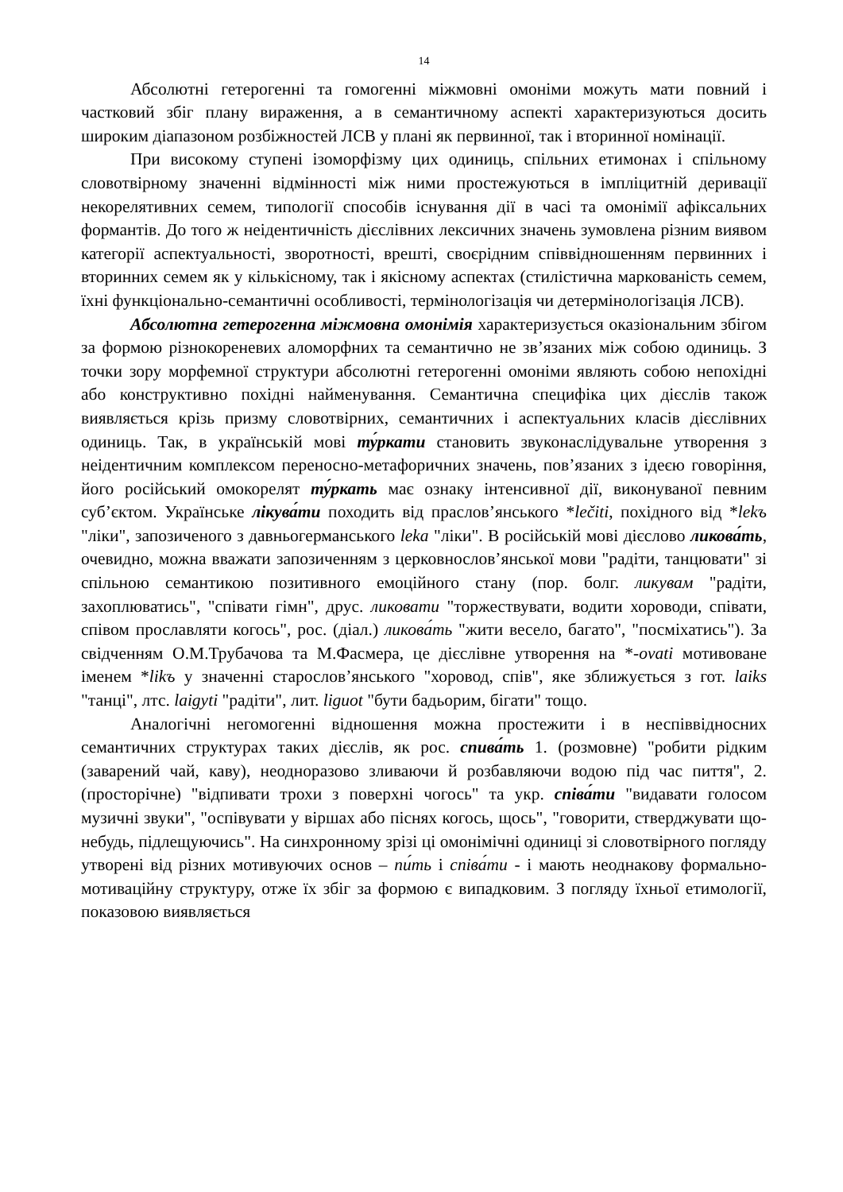14
Абсолютні гетерогенні та гомогенні міжмовні омоніми можуть мати повний і частковий збіг плану вираження, а в семантичному аспекті характеризуються досить широким діапазоном розбіжностей ЛСВ у плані як первинної, так і вторинної номінації.
При високому ступені ізоморфізму цих одиниць, спільних етимонах і спільному словотвірному значенні відмінності між ними простежуються в імпліцитній деривації некорелятивних семем, типології способів існування дії в часі та омонімії афіксальних формантів. До того ж неідентичність дієслівних лексичних значень зумовлена різним виявом категорії аспектуальності, зворотності, врешті, своєрідним співвідношенням первинних і вторинних семем як у кількісному, так і якісному аспектах (стилістична маркованість семем, їхні функціонально-семантичні особливості, термінологізація чи детермінологізація ЛСВ).
Абсолютна гетерогенна міжмовна омонімія характеризується оказіональним збігом за формою різнокореневих аломорфних та семантично не зв’язаних між собою одиниць. З точки зору морфемної структури абсолютні гетерогенні омоніми являють собою непохідні або конструктивно похідні найменування. Семантична специфіка цих дієслів також виявляється крізь призму словотвірних, семантичних і аспектуальних класів дієслівних одиниць. Так, в українській мові ту́ркати становить звуконаслідувальне утворення з неідентичним комплексом переносно-метафоричних значень, пов’язаних з ідеєю говоріння, його російський омокорелят ту́ркать має ознаку інтенсивної дії, виконуваної певним суб’єктом. Українське лікува́ти походить від праслов’янського *lečiti, похідного від *lekъ "ліки", запозиченого з давньогерманського leka "ліки". В російській мові дієслово ликова́ть, очевидно, можна вважати запозиченням з церковнослов’янської мови "радіти, танцювати" зі спільною семантикою позитивного емоційного стану (пор. болг. ликувам "радіти, захоплюватись", "співати гімн", друс. ликовати "торжествувати, водити хороводи, співати, співом прославляти когось", рос. (діал.) ликова́ть "жити весело, багато", "посміхатись"). За свідченням О.М.Трубачова та М.Фасмера, це дієслівне утворення на *-ovati мотивоване іменем *likъ у значенні старослов’янського "хоровод, спів", яке зближується з гот. laiks "танці", лтс. laigyti "радіти", лит. liguot "бути бадьорим, бігати" тощо.
Аналогічні негомогенні відношення можна простежити і в неспіввідносних семантичних структурах таких дієслів, як рос. спива́ть 1. (розмовне) "робити рідким (заварений чай, каву), неодноразово зливаючи й розбавляючи водою під час пиття", 2. (просторічне) "відпивати трохи з поверхні чогось" та укр. співа́ти "видавати голосом музичні звуки", "оспівувати у віршах або піснях когось, щось", "говорити, стверджувати що-небудь, підлещуючись". На синхронному зрізі ці омонімічні одиниці зі словотвірного погляду утворені від різних мотивуючих основ – пи́ть і співа́ти - і мають неоднакову формально-мотиваційну структуру, отже їх збіг за формою є випадковим. З погляду їхньої етимології, показовою виявляється